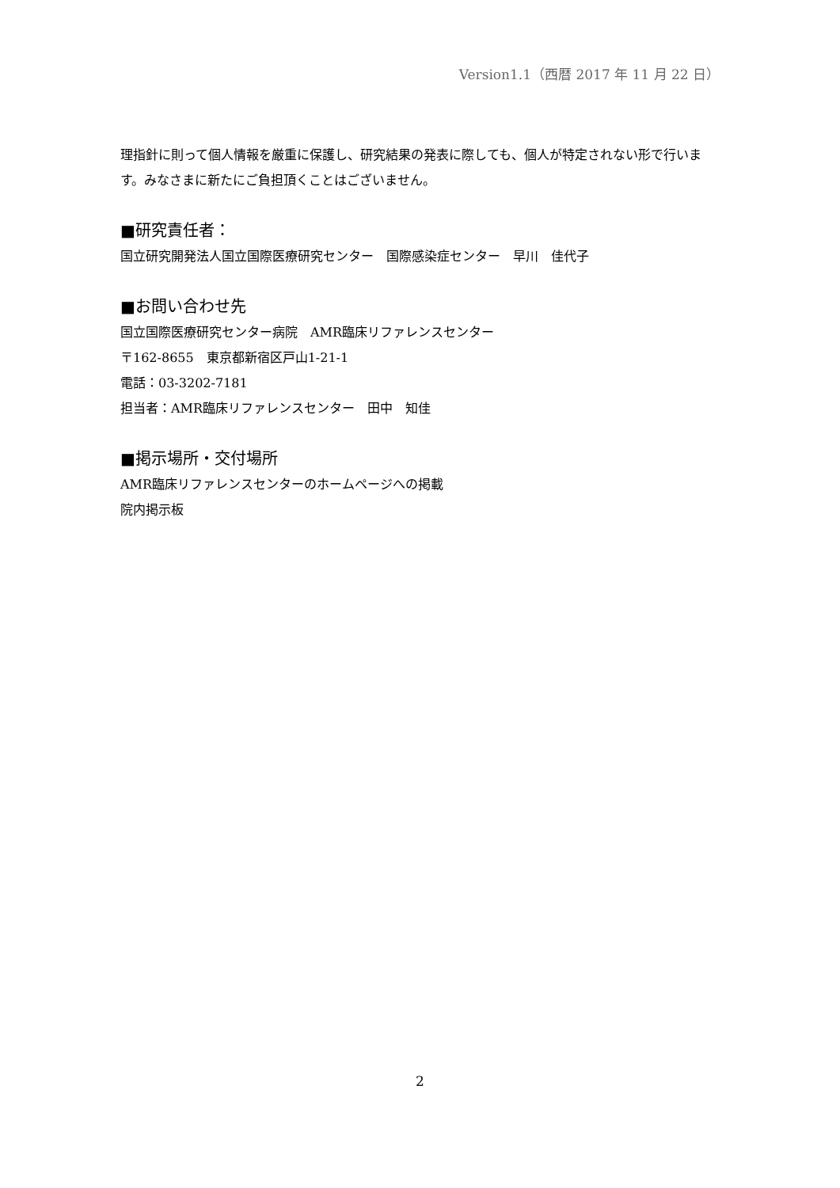Version1.1（西暦 2017 年 11 月 22 日）
理指針に則って個人情報を厳重に保護し、研究結果の発表に際しても、個人が特定されない形で行います。みなさまに新たにご負担頂くことはございません。
■研究責任者：
国立研究開発法人国立国際医療研究センター　国際感染症センター　早川　佳代子
■お問い合わせ先
国立国際医療研究センター病院　AMR臨床リファレンスセンター
〒162-8655　東京都新宿区戸山1-21-1
電話：03-3202-7181
担当者：AMR臨床リファレンスセンター　田中　知佳
■掲示場所・交付場所
AMR臨床リファレンスセンターのホームページへの掲載
院内掲示板
2